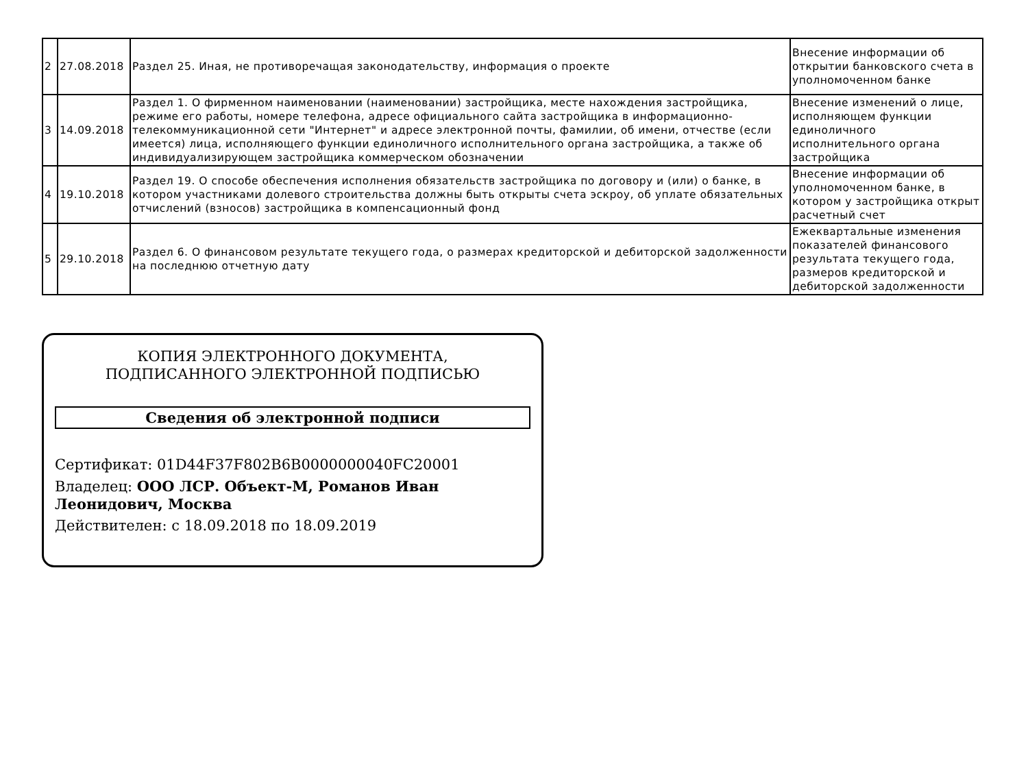| 2 | 27.08.2018 | Раздел 25. Иная, не противоречащая законодательству, информация о проекте | Внесение информации об открытии банковского счета в уполномоченном банке |
| 3 | 14.09.2018 | Раздел 1. О фирменном наименовании (наименовании) застройщика, месте нахождения застройщика, режиме его работы, номере телефона, адресе официального сайта застройщика в информационно-телекоммуникационной сети "Интернет" и адресе электронной почты, фамилии, об имени, отчестве (если имеется) лица, исполняющего функции единоличного исполнительного органа застройщика, а также об индивидуализирующем застройщика коммерческом обозначении | Внесение изменений о лице, исполняющем функции единоличного исполнительного органа застройщика |
| 4 | 19.10.2018 | Раздел 19. О способе обеспечения исполнения обязательств застройщика по договору и (или) о банке, в котором участниками долевого строительства должны быть открыты счета эскроу, об уплате обязательных отчислений (взносов) застройщика в компенсационный фонд | Внесение информации об уполномоченном банке, в котором у застройщика открыт расчетный счет |
| 5 | 29.10.2018 | Раздел 6. О финансовом результате текущего года, о размерах кредиторской и дебиторской задолженности на последнюю отчетную дату | Ежеквартальные изменения показателей финансового результата текущего года, размеров кредиторской и дебиторской задолженности |
КОПИЯ ЭЛЕКТРОННОГО ДОКУМЕНТА,
ПОДПИСАННОГО ЭЛЕКТРОННОЙ ПОДПИСЬЮ
Сведения об электронной подписи
Сертификат: 01D44F37F802B6B0000000040FC20001
Владелец: ООО ЛСР. Объект-М, Романов Иван Леонидович, Москва
Действителен: с 18.09.2018 по 18.09.2019